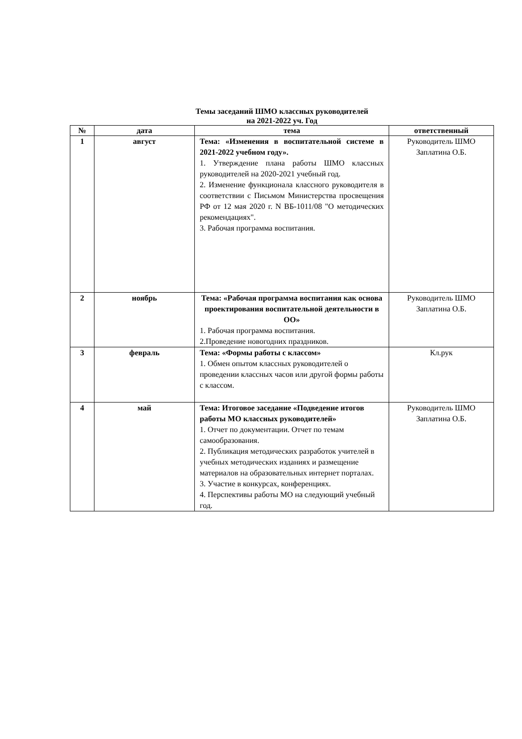Темы заседаний ШМО классных руководителей
на 2021-2022 уч. Год
| № | дата | тема | ответственный |
| --- | --- | --- | --- |
| 1 | август | Тема: «Изменения в воспитательной системе в 2021-2022 учебном году». 1. Утверждение плана работы ШМО классных руководителей на 2020-2021 учебный год. 2. Изменение функционала классного руководителя в соответствии с Письмом Министерства просвещения РФ от 12 мая 2020 г. N ВБ-1011/08 "О методических рекомендациях". 3. Рабочая программа воспитания. | Руководитель ШМО Заплатина О.Б. |
| 2 | ноябрь | Тема: «Рабочая программа воспитания как основа проектирования воспитательной деятельности в ОО» 1. Рабочая программа воспитания. 2.Проведение новогодних праздников. | Руководитель ШМО Заплатина О.Б. |
| 3 | февраль | Тема: «Формы работы с классом» 1. Обмен опытом классных руководителей о проведении классных часов или другой формы работы с классом. | Кл.рук |
| 4 | май | Тема: Итоговое заседание «Подведение итогов работы МО классных руководителей» 1. Отчет по документации. Отчет по темам самообразования. 2. Публикация методических разработок учителей в учебных методических изданиях и размещение материалов на образовательных интернет порталах. 3. Участие в конкурсах, конференциях. 4. Перспективы работы МО на следующий учебный год. | Руководитель ШМО Заплатина О.Б. |